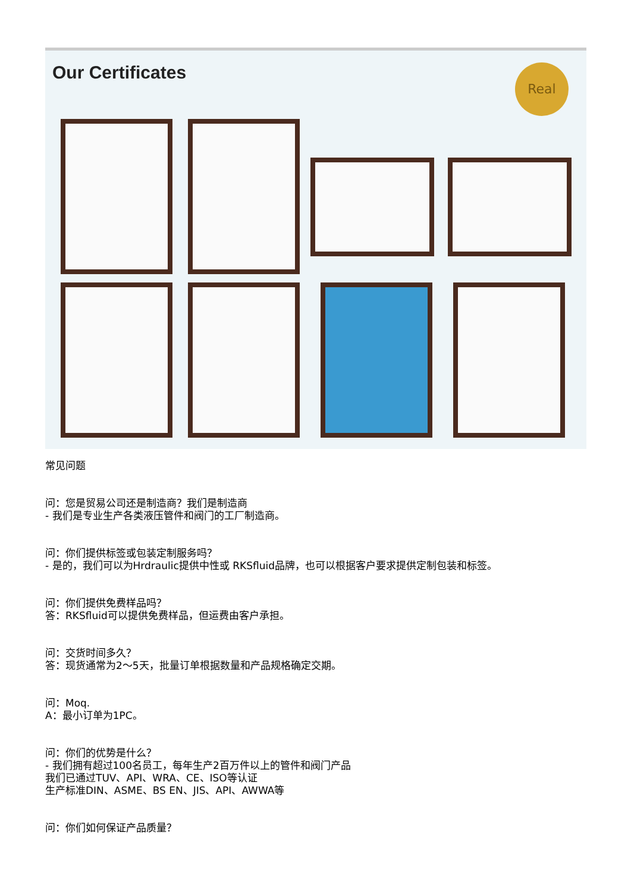Our Certificates
Real
常见问题
问：您是贸易公司还是制造商？我们是制造商
- 我们是专业生产各类液压管件和阀门的工厂制造商。
问：你们提供标签或包装定制服务吗？
- 是的，我们可以为Hrdraulic提供中性或 RKSfluid品牌，也可以根据客户要求提供定制包装和标签。
问：你们提供免费样品吗？
答：RKSfluid可以提供免费样品，但运费由客户承担。
问：交货时间多久？
答：现货通常为2～5天，批量订单根据数量和产品规格确定交期。
问：Moq.
A：最小订单为1PC。
问：你们的优势是什么？
- 我们拥有超过100名员工，每年生产2百万件以上的管件和阀门产品
我们已通过TUV、API、WRA、CE、ISO等认证
生产标准DIN、ASME、BS EN、JIS、API、AWWA等
问：你们如何保证产品质量？